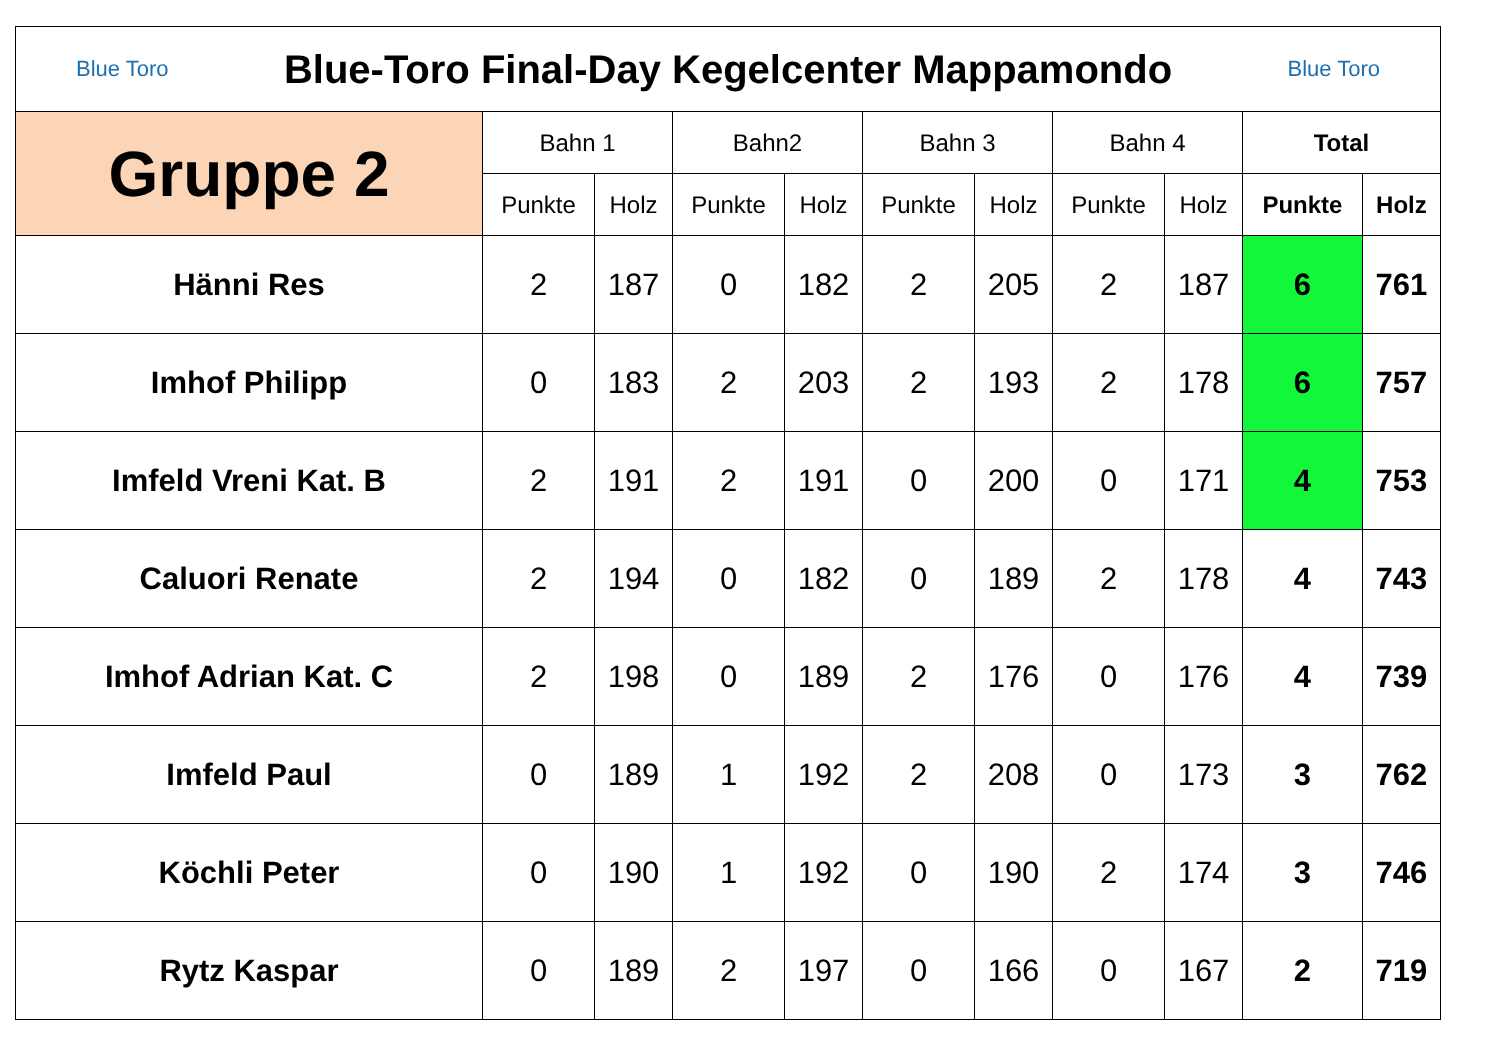| Blue Toro Blue-Toro Final-Day Kegelcenter Mappamondo Blue Toro | | | | | | | | | | |
| --- | --- | --- | --- | --- | --- | --- | --- | --- | --- | --- |
| Gruppe 2 | Bahn 1 | | Bahn2 | | Bahn 3 | | Bahn 4 | | Total | |
| | Punkte | Holz | Punkte | Holz | Punkte | Holz | Punkte | Holz | Punkte | Holz |
| Hänni Res | 2 | 187 | 0 | 182 | 2 | 205 | 2 | 187 | 6 | 761 |
| Imhof Philipp | 0 | 183 | 2 | 203 | 2 | 193 | 2 | 178 | 6 | 757 |
| Imfeld Vreni Kat. B | 2 | 191 | 2 | 191 | 0 | 200 | 0 | 171 | 4 | 753 |
| Caluori Renate | 2 | 194 | 0 | 182 | 0 | 189 | 2 | 178 | 4 | 743 |
| Imhof Adrian Kat. C | 2 | 198 | 0 | 189 | 2 | 176 | 0 | 176 | 4 | 739 |
| Imfeld Paul | 0 | 189 | 1 | 192 | 2 | 208 | 0 | 173 | 3 | 762 |
| Köchli Peter | 0 | 190 | 1 | 192 | 0 | 190 | 2 | 174 | 3 | 746 |
| Rytz Kaspar | 0 | 189 | 2 | 197 | 0 | 166 | 0 | 167 | 2 | 719 |